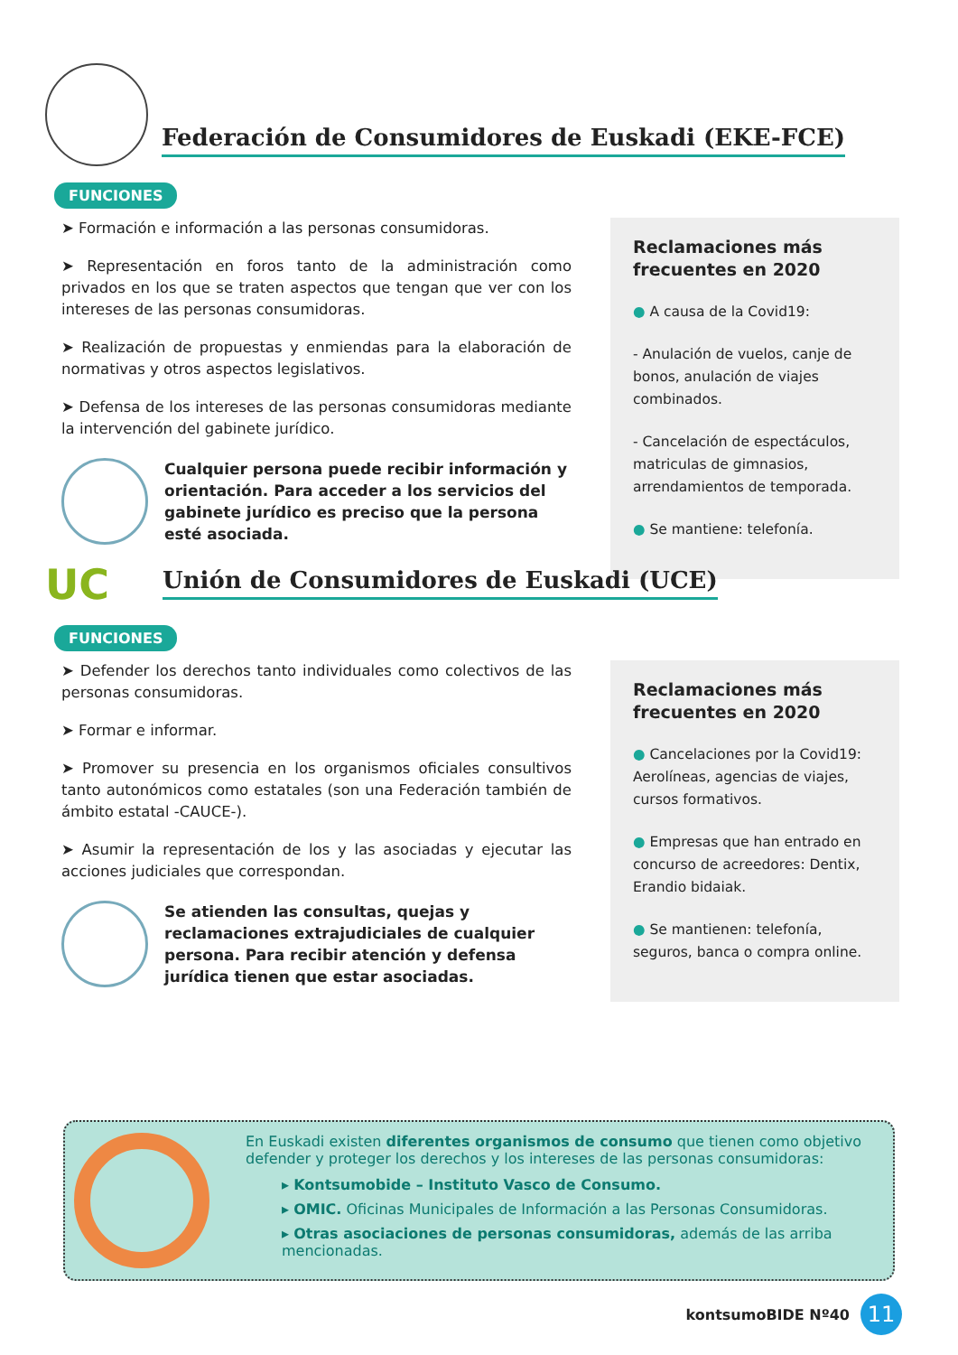Federación de Consumidores de Euskadi (EKE-FCE)
FUNCIONES
➤ Formación e información a las personas consumidoras.
➤ Representación en foros tanto de la administración como privados en los que se traten aspectos que tengan que ver con los intereses de las personas consumidoras.
➤ Realización de propuestas y enmiendas para la elaboración de normativas y otros aspectos legislativos.
➤ Defensa de los intereses de las personas consumidoras mediante la intervención del gabinete jurídico.
Cualquier persona puede recibir información y orientación. Para acceder a los servicios del gabinete jurídico es preciso que la persona esté asociada.
Reclamaciones más frecuentes en 2020
● A causa de la Covid19:
- Anulación de vuelos, canje de bonos, anulación de viajes combinados.
- Cancelación de espectáculos, matriculas de gimnasios, arrendamientos de temporada.
● Se mantiene: telefonía.
UC
Unión de Consumidores de Euskadi (UCE)
FUNCIONES
➤ Defender los derechos tanto individuales como colectivos de las personas consumidoras.
➤ Formar e informar.
➤ Promover su presencia en los organismos oficiales consultivos tanto autonómicos como estatales (son una Federación también de ámbito estatal -CAUCE-).
➤ Asumir la representación de los y las asociadas y ejecutar las acciones judiciales que correspondan.
Se atienden las consultas, quejas y reclamaciones extrajudiciales de cualquier persona. Para recibir atención y defensa jurídica tienen que estar asociadas.
Reclamaciones más frecuentes en 2020
● Cancelaciones por la Covid19: Aerolíneas, agencias de viajes, cursos formativos.
● Empresas que han entrado en concurso de acreedores: Dentix, Erandio bidaiak.
● Se mantienen: telefonía, seguros, banca o compra online.
En Euskadi existen diferentes organismos de consumo que tienen como objetivo defender y proteger los derechos y los intereses de las personas consumidoras:
▸ Kontsumobide – Instituto Vasco de Consumo.
▸ OMIC. Oficinas Municipales de Información a las Personas Consumidoras.
▸ Otras asociaciones de personas consumidoras, además de las arriba mencionadas.
kontsumoBIDE Nº40 11